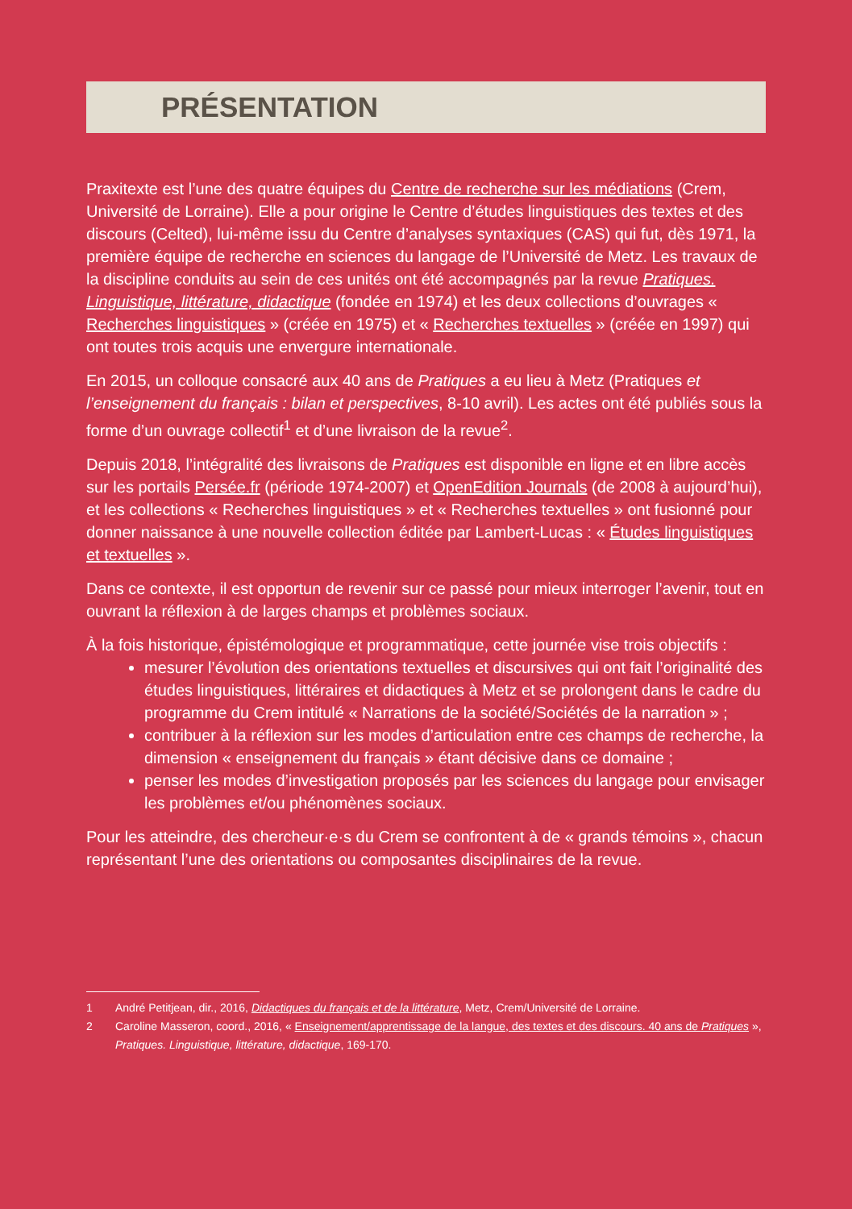PRÉSENTATION
Praxitexte est l’une des quatre équipes du Centre de recherche sur les médiations (Crem, Université de Lorraine). Elle a pour origine le Centre d’études linguistiques des textes et des discours (Celted), lui-même issu du Centre d’analyses syntaxiques (CAS) qui fut, dès 1971, la première équipe de recherche en sciences du langage de l’Université de Metz. Les travaux de la discipline conduits au sein de ces unités ont été accompagnés par la revue Pratiques. Linguistique, littérature, didactique (fondée en 1974) et les deux collections d’ouvrages « Recherches linguistiques » (créée en 1975) et « Recherches textuelles » (créée en 1997) qui ont toutes trois acquis une envergure internationale.
En 2015, un colloque consacré aux 40 ans de Pratiques a eu lieu à Metz (Pratiques et l’enseignement du français : bilan et perspectives, 8-10 avril). Les actes ont été publiés sous la forme d’un ouvrage collectif<sup>1</sup> et d’une livraison de la revue<sup>2</sup>.
Depuis 2018, l’intégralité des livraisons de Pratiques est disponible en ligne et en libre accès sur les portails Persée.fr (période 1974-2007) et OpenEdition Journals (de 2008 à aujourd’hui), et les collections « Recherches linguistiques » et « Recherches textuelles » ont fusionné pour donner naissance à une nouvelle collection éditée par Lambert-Lucas : « Études linguistiques et textuelles ».
Dans ce contexte, il est opportun de revenir sur ce passé pour mieux interroger l’avenir, tout en ouvrant la réflexion à de larges champs et problèmes sociaux.
À la fois historique, épistémologique et programmatique, cette journée vise trois objectifs :
mesurer l’évolution des orientations textuelles et discursives qui ont fait l’originalité des études linguistiques, littéraires et didactiques à Metz et se prolongent dans le cadre du programme du Crem intitulé « Narrations de la société/Sociétés de la narration » ;
contribuer à la réflexion sur les modes d’articulation entre ces champs de recherche, la dimension « enseignement du français » étant décisive dans ce domaine ;
penser les modes d’investigation proposés par les sciences du langage pour envisager les problèmes et/ou phénomènes sociaux.
Pour les atteindre, des chercheur·e·s du Crem se confrontent à de « grands témoins », chacun représentant l’une des orientations ou composantes disciplinaires de la revue.
1 André Petitjean, dir., 2016, Didactiques du français et de la littérature, Metz, Crem/Université de Lorraine.
2 Caroline Masseron, coord., 2016, « Enseignement/apprentissage de la langue, des textes et des discours. 40 ans de Pratiques », Pratiques. Linguistique, littérature, didactique, 169-170.